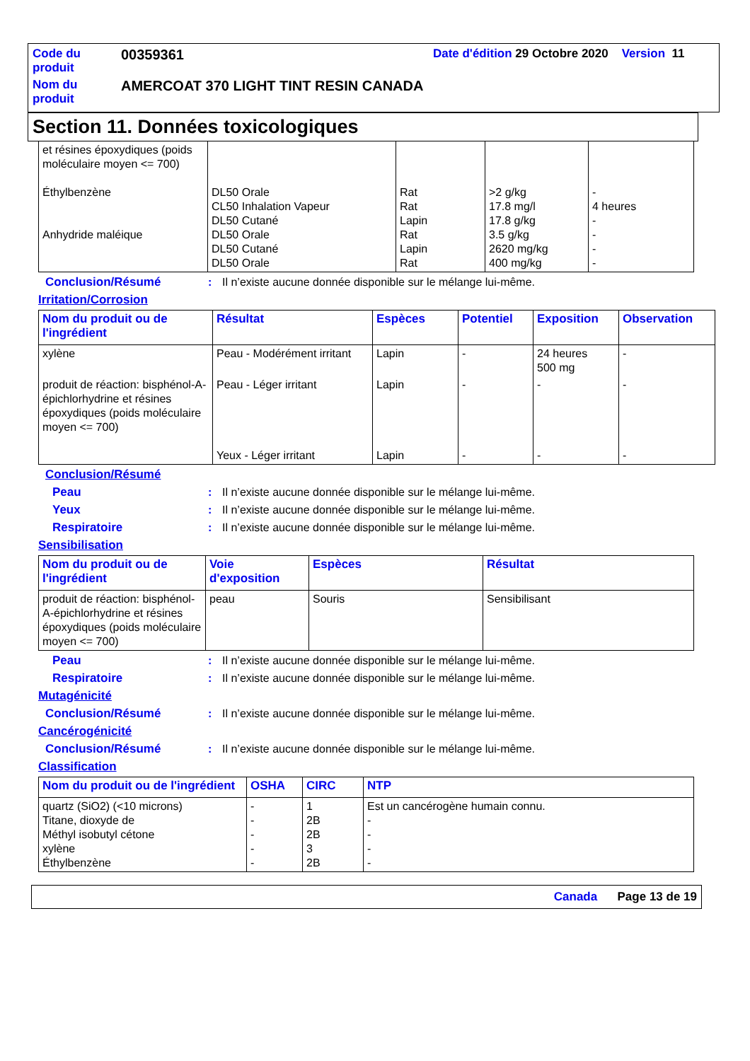| Code du produit | 00359361 | Date d'édition 29 Octobre 2020 Version 11 |
| Nom du produit | AMERCOAT 370 LIGHT TINT RESIN CANADA | |
Section 11. Données toxicologiques
| et résines époxydiques (poids moléculaire moyen <= 700) Éthylbenzène Anhydride maléique | DL50 Orale CL50 Inhalation Vapeur DL50 Cutané DL50 Orale DL50 Cutané DL50 Orale | Rat Rat Lapin Rat Lapin Rat | >2 g/kg 17.8 mg/l 17.8 g/kg 3.5 g/kg 2620 mg/kg 400 mg/kg | - 4 heures - - - - |
Conclusion/Résumé: Il n’existe aucune donnée disponible sur le mélange lui-même.
Irritation/Corrosion
| Nom du produit ou de l'ingrédient | Résultat | Espèces | Potentiel | Exposition | Observation |
| --- | --- | --- | --- | --- | --- |
| xylène | Peau - Modérément irritant | Lapin | - | 24 heures 500 mg | - |
| produit de réaction: bisphénol-A-épichlorhydrine et résines époxydiques (poids moléculaire moyen <= 700) | Peau - Léger irritant Yeux - Léger irritant | Lapin Lapin | - - | - - | - - |
Conclusion/Résumé
Peau: Il n’existe aucune donnée disponible sur le mélange lui-même.
Yeux: Il n’existe aucune donnée disponible sur le mélange lui-même.
Respiratoire: Il n’existe aucune donnée disponible sur le mélange lui-même.
Sensibilisation
| Nom du produit ou de l'ingrédient | Voie d'exposition | Espèces | Résultat |
| --- | --- | --- | --- |
| produit de réaction: bisphénol-A-épichlorhydrine et résines époxydiques (poids moléculaire moyen <= 700) | peau | Souris | Sensibilisant |
Peau: Il n’existe aucune donnée disponible sur le mélange lui-même.
Respiratoire: Il n’existe aucune donnée disponible sur le mélange lui-même.
Mutagénicité
Conclusion/Résumé: Il n’existe aucune donnée disponible sur le mélange lui-même.
Cancérogénicité
Conclusion/Résumé: Il n’existe aucune donnée disponible sur le mélange lui-même.
Classification
| Nom du produit ou de l'ingrédient | OSHA | CIRC | NTP |
| --- | --- | --- | --- |
| quartz (SiO2) (<10 microns) Titane, dioxyde de Méthyl isobutyl cétone xylène Éthylbenzène | - - - - - | 1 2B 2B 3 2B | Est un cancérogène humain connu. - - - - |
Canada Page 13 de 19